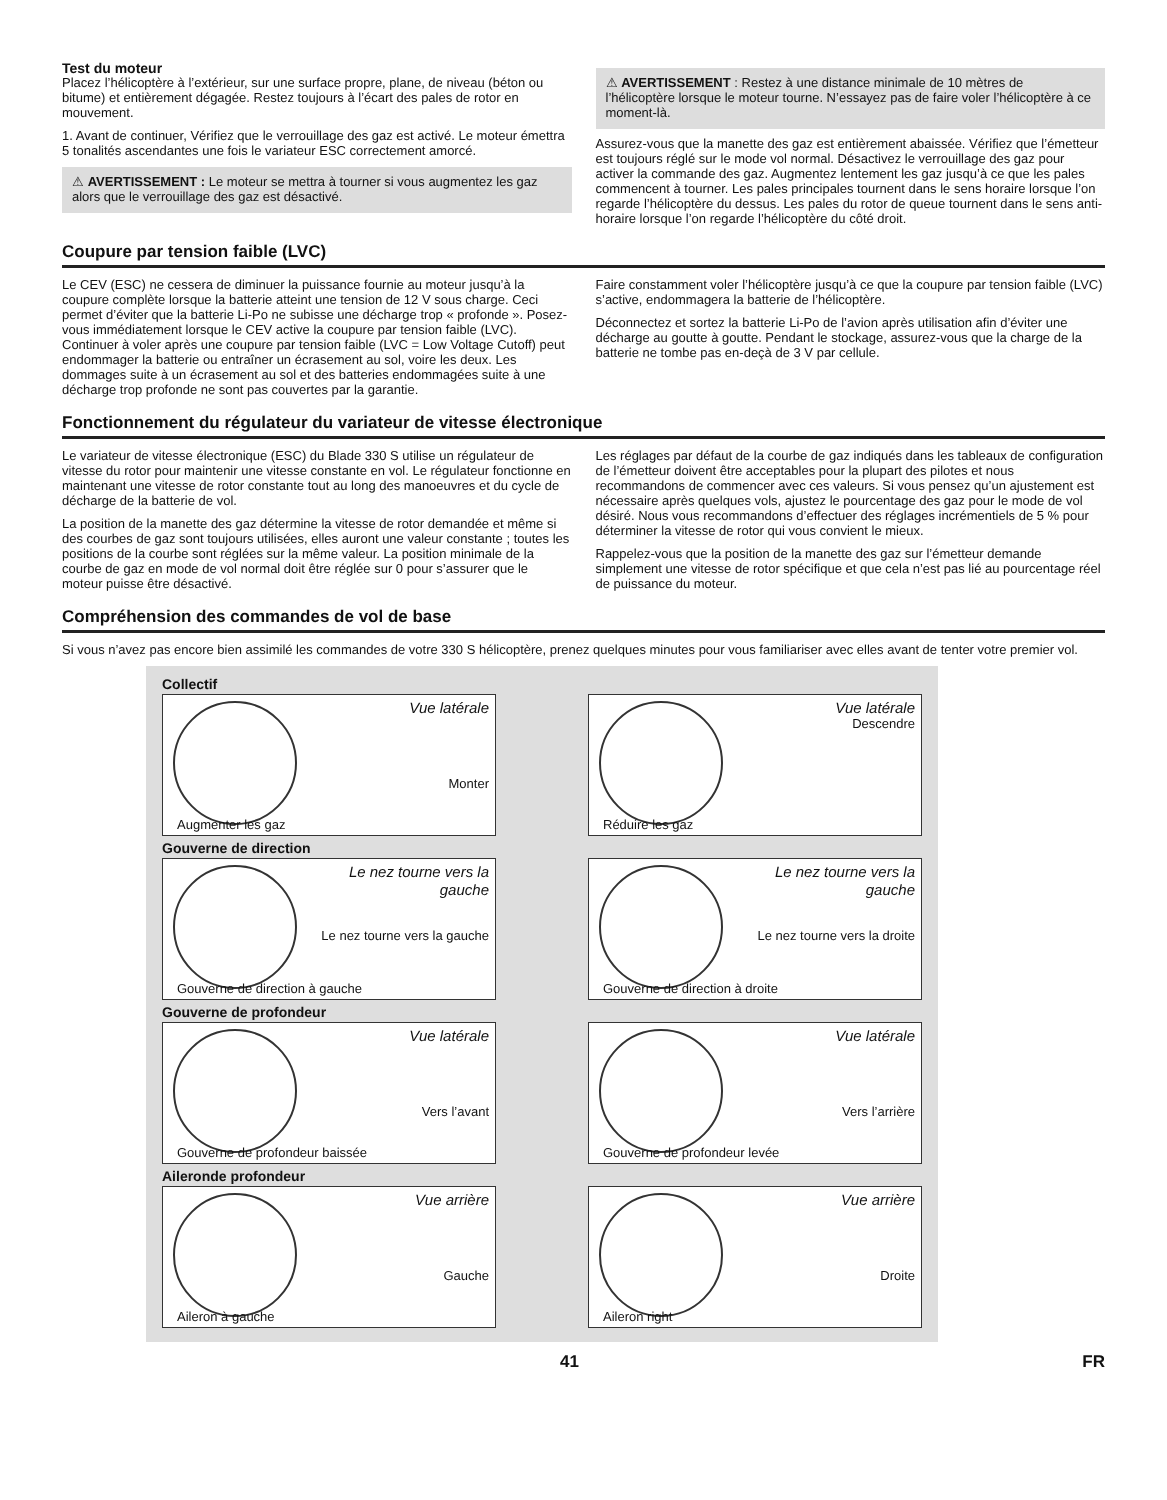Test du moteur
Placez l’hélicoptère à l’extérieur, sur une surface propre, plane, de niveau (béton ou bitume) et entièrement dégagée. Restez toujours à l’écart des pales de rotor en mouvement.
1. Avant de continuer, Vérifiez que le verrouillage des gaz est activé. Le moteur émettra 5 tonalités ascendantes une fois le variateur ESC correctement amorcé.
⚠ AVERTISSEMENT : Le moteur se mettra à tourner si vous augmentez les gaz alors que le verrouillage des gaz est désactivé.
⚠ AVERTISSEMENT : Restez à une distance minimale de 10 mètres de l’hélicoptère lorsque le moteur tourne. N’essayez pas de faire voler l’hélicoptère à ce moment-là.
Assurez-vous que la manette des gaz est entièrement abaissée. Vérifiez que l’émetteur est toujours réglé sur le mode vol normal. Désactivez le verrouillage des gaz pour activer la commande des gaz. Augmentez lentement les gaz jusqu’à ce que les pales commencent à tourner. Les pales principales tournent dans le sens horaire lorsque l’on regarde l’hélicoptère du dessus. Les pales du rotor de queue tournent dans le sens anti-horaire lorsque l’on regarde l’hélicoptère du côté droit.
Coupure par tension faible (LVC)
Le CEV (ESC) ne cessera de diminuer la puissance fournie au moteur jusqu’à la coupure complète lorsque la batterie atteint une tension de 12 V sous charge. Ceci permet d’éviter que la batterie Li-Po ne subisse une décharge trop « profonde ». Posez-vous immédiatement lorsque le CEV active la coupure par tension faible (LVC). Continuer à voler après une coupure par tension faible (LVC = Low Voltage Cutoff) peut endommager la batterie ou entraîner un écrasement au sol, voire les deux. Les dommages suite à un écrasement au sol et des batteries endommagées suite à une décharge trop profonde ne sont pas couvertes par la garantie.
Faire constamment voler l’hélicoptère jusqu’à ce que la coupure par tension faible (LVC) s’active, endommagera la batterie de l’hélicoptère.
Déconnectez et sortez la batterie Li-Po de l’avion après utilisation afin d’éviter une décharge au goutte à goutte. Pendant le stockage, assurez-vous que la charge de la batterie ne tombe pas en-deçà de 3 V par cellule.
Fonctionnement du régulateur du variateur de vitesse électronique
Le variateur de vitesse électronique (ESC) du Blade 330 S utilise un régulateur de vitesse du rotor pour maintenir une vitesse constante en vol. Le régulateur fonctionne en maintenant une vitesse de rotor constante tout au long des manoeuvres et du cycle de décharge de la batterie de vol.
La position de la manette des gaz détermine la vitesse de rotor demandée et même si des courbes de gaz sont toujours utilisées, elles auront une valeur constante ; toutes les positions de la courbe sont réglées sur la même valeur. La position minimale de la courbe de gaz en mode de vol normal doit être réglée sur 0 pour s’assurer que le moteur puisse être désactivé.
Les réglages par défaut de la courbe de gaz indiqués dans les tableaux de configuration de l’émetteur doivent être acceptables pour la plupart des pilotes et nous recommandons de commencer avec ces valeurs. Si vous pensez qu’un ajustement est nécessaire après quelques vols, ajustez le pourcentage des gaz pour le mode de vol désiré. Nous vous recommandons d’effectuer des réglages incrémentiels de 5 % pour déterminer la vitesse de rotor qui vous convient le mieux.
Rappelez-vous que la position de la manette des gaz sur l’émetteur demande simplement une vitesse de rotor spécifique et que cela n’est pas lié au pourcentage réel de puissance du moteur.
Compréhension des commandes de vol de base
Si vous n’avez pas encore bien assimilé les commandes de votre 330 S hélicoptère, prenez quelques minutes pour vous familiariser avec elles avant de tenter votre premier vol.
Collectif
Vue latérale
Monter
Augmenter les gaz
Vue latérale
Descendre
Réduire les gaz
Gouverne de direction
Le nez tourne vers la gauche
Le nez tourne vers la gauche
Gouverne de direction à gauche
Le nez tourne vers la gauche
Le nez tourne vers la droite
Gouverne de direction à droite
Gouverne de profondeur
Vue latérale
Vers l’avant
Gouverne de profondeur baissée
Vue latérale
Vers l’arrière
Gouverne de profondeur levée
Aileronde profondeur
Vue arrière
Gauche
Aileron à gauche
Vue arrière
Droite
Aileron right
41 FR